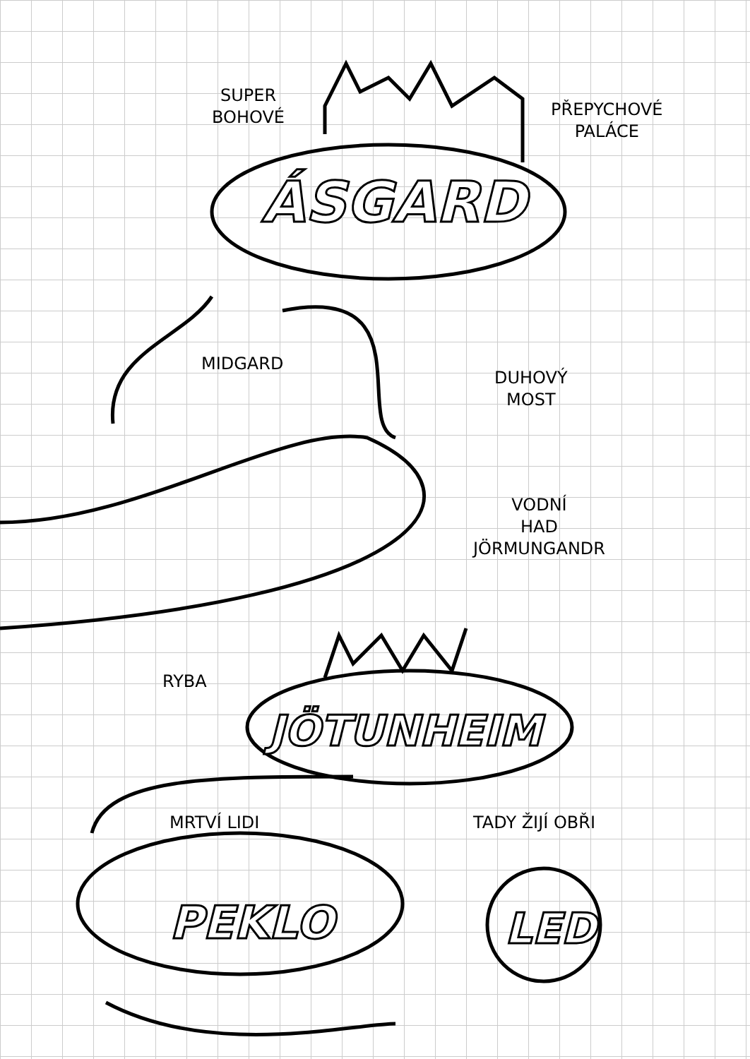SUPER
BOHOVÉ
PŘEPYCHOVÉ
PALÁCE
ÁSGARD
MIDGARD
DUHOVÝ
MOST
VODNÍ
HAD
JÖRMUNGANDR
RYBA
JÖTUNHEIM
MRTVÍ LIDI TADY ŽIJÍ OBŘI
PEKLO LED